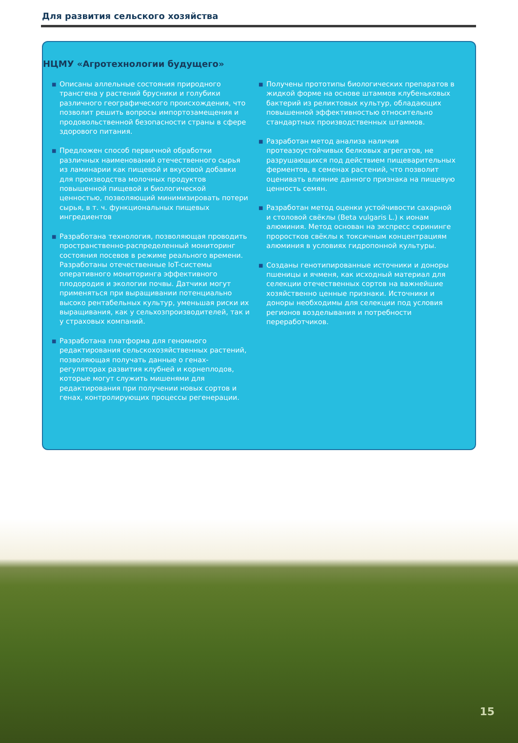Для развития сельского хозяйства
НЦМУ «Агротехнологии будущего»
■ Описаны аллельные состояния природного трансгена у растений брусники и голубики различного географического происхождения, что позволит решить вопросы импортозамещения и продовольственной безопасности страны в сфере здорового питания.
■ Предложен способ первичной обработки различных наименований отечественного сырья из ламинарии как пищевой и вкусовой добавки для производства молочных продуктов повышенной пищевой и биологической ценностью, позволяющий минимизировать потери сырья, в т. ч. функциональных пищевых ингредиентов
■ Разработана технология, позволяющая проводить пространственно-распределенный мониторинг состояния посевов в режиме реального времени. Разработаны отечественные IoT-системы оперативного мониторинга эффективного плодородия и экологии почвы. Датчики могут применяться при выращивании потенциально высоко рентабельных культур, уменьшая риски их выращивания, как у сельхозпроизводителей, так и у страховых компаний.
■ Разработана платформа для геномного редактирования сельскохозяйственных растений, позволяющая получать данные о генах-регуляторах развития клубней и корнеплодов, которые могут служить мишенями для редактирования при получении новых сортов и генах, контролирующих процессы регенерации.
■ Получены прототипы биологических препаратов в жидкой форме на основе штаммов клубеньковых бактерий из реликтовых культур, обладающих повышенной эффективностью относительно стандартных производственных штаммов.
■ Разработан метод анализа наличия протеазоустойчивых белковых агрегатов, не разрушающихся под действием пищеварительных ферментов, в семенах растений, что позволит оценивать влияние данного признака на пищевую ценность семян.
■ Разработан метод оценки устойчивости сахарной и столовой свёклы (Beta vulgaris L.) к ионам алюминия. Метод основан на экспресс скрининге проростков свёклы к токсичным концентрациям алюминия в условиях гидропонной культуры.
■ Созданы генотипированные источники и доноры пшеницы и ячменя, как исходный материал для селекции отечественных сортов на важнейшие хозяйственно ценные признаки. Источники и доноры необходимы для селекции под условия регионов возделывания и потребности переработчиков.
15